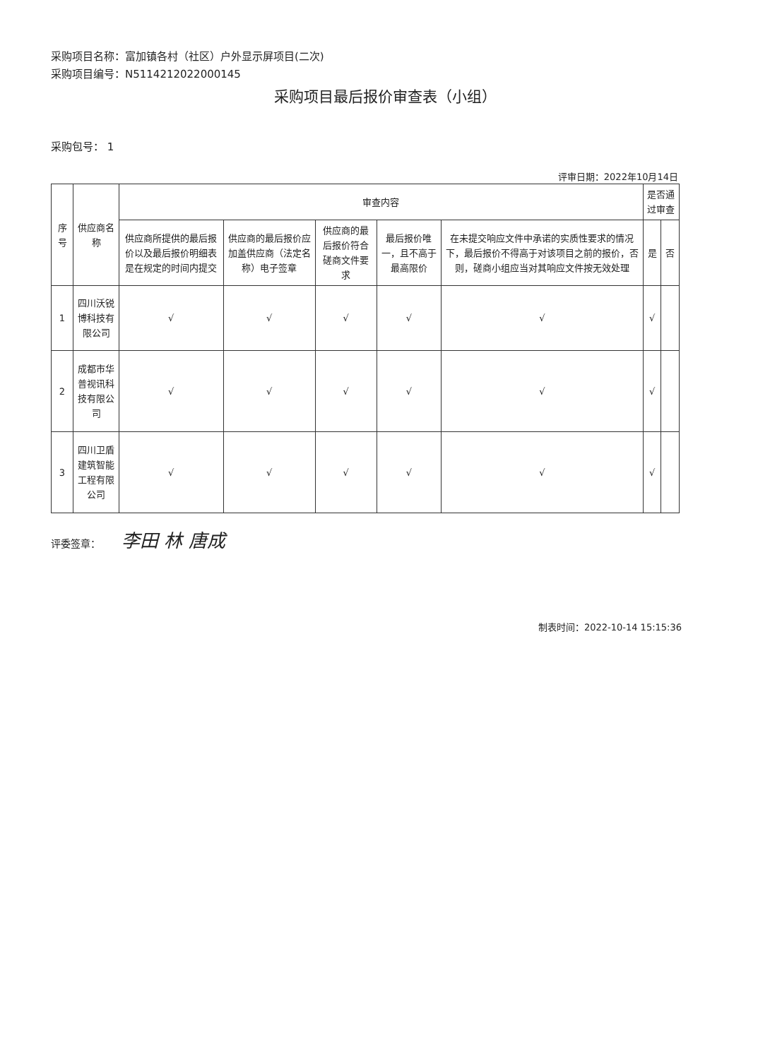采购项目名称：富加镇各村（社区）户外显示屏项目(二次)
采购项目编号：N5114212022000145
采购项目最后报价审查表（小组）
采购包号： 1
评审日期：2022年10月14日
| 序号 | 供应商名称 | 审查内容 | | | | | 是否通过审查 | |
| --- | --- | --- | --- | --- | --- | --- | --- | --- |
| | | 供应商所提供的最后报价以及最后报价明细表是在规定的时间内提交 | 供应商的最后报价应加盖供应商（法定名称）电子签章 | 供应商的最后报价符合磋商文件要求 | 最后报价唯一，且不高于最高限价 | 在未提交响应文件中承诺的实质性要求的情况下，最后报价不得高于对该项目之前的报价，否则，磋商小组应当对其响应文件按无效处理 | 是 | 否 |
| 1 | 四川沃锐博科技有限公司 | √ | √ | √ | √ | √ | √ | |
| 2 | 成都市华普视讯科技有限公司 | √ | √ | √ | √ | √ | √ | |
| 3 | 四川卫盾建筑智能工程有限公司 | √ | √ | √ | √ | √ | √ | |
评委签章： 李田 林 唐成
制表时间：2022-10-14 15:15:36